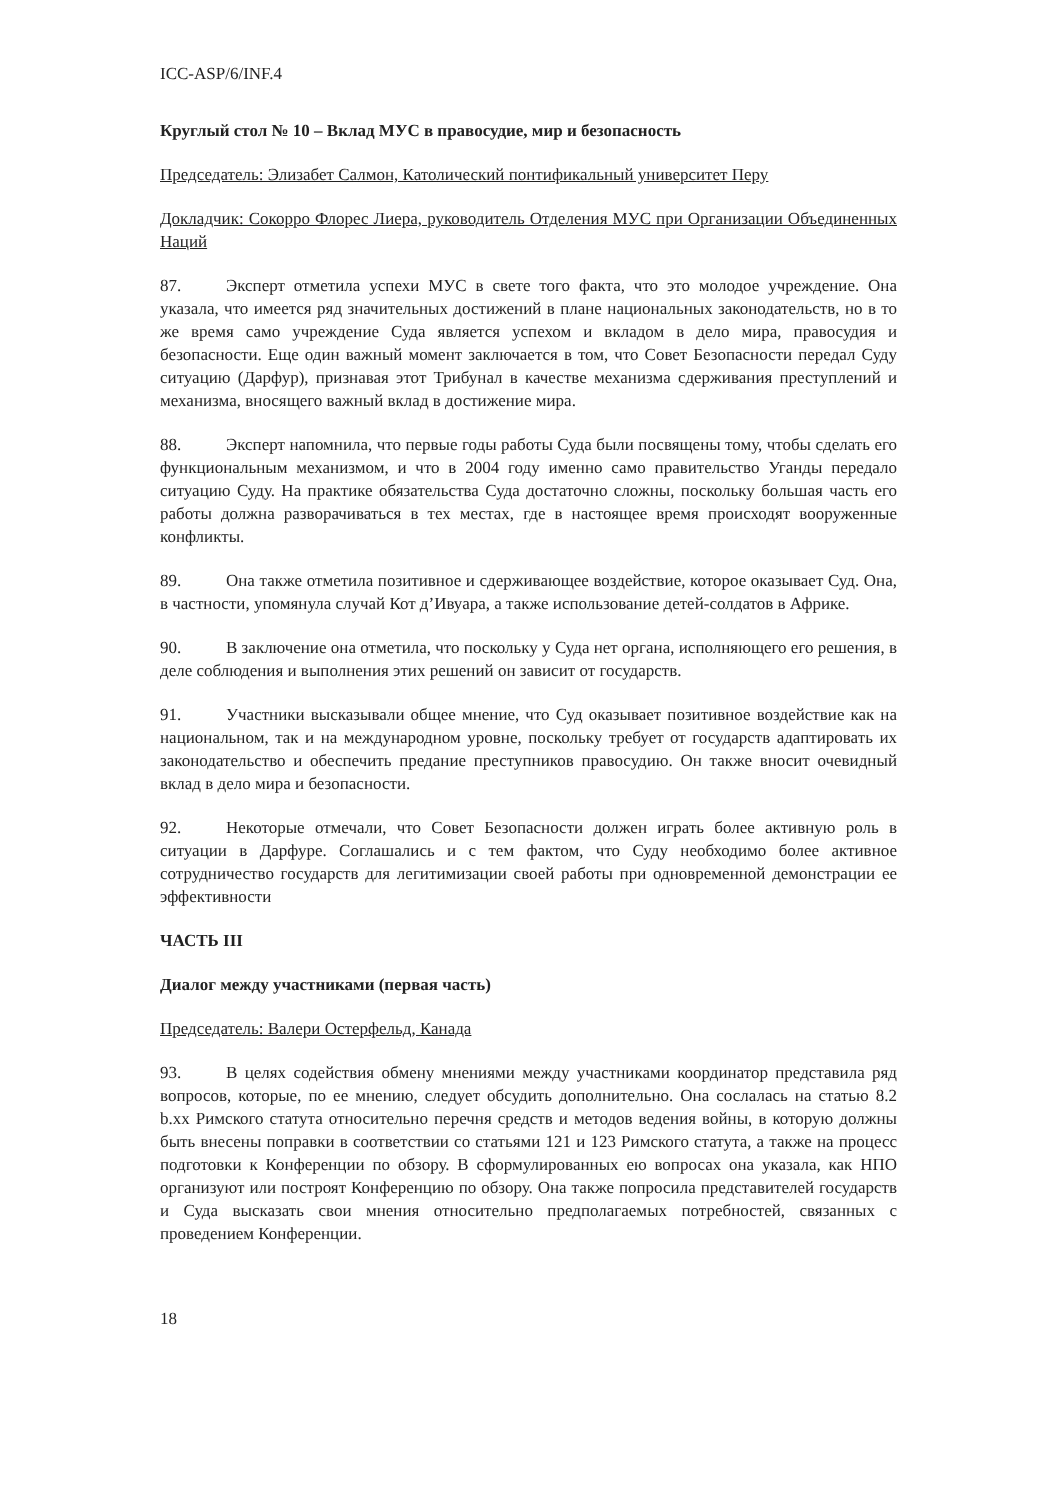ICC-ASP/6/INF.4
Круглый стол № 10 – Вклад МУС в правосудие, мир и безопасность
Председатель: Элизабет Салмон, Католический понтификальный университет Перу
Докладчик: Сокорро Флорес Лиера, руководитель Отделения МУС при Организации Объединенных Наций
87. Эксперт отметила успехи МУС в свете того факта, что это молодое учреждение. Она указала, что имеется ряд значительных достижений в плане национальных законодательств, но в то же время само учреждение Суда является успехом и вкладом в дело мира, правосудия и безопасности. Еще один важный момент заключается в том, что Совет Безопасности передал Суду ситуацию (Дарфур), признавая этот Трибунал в качестве механизма сдерживания преступлений и механизма, вносящего важный вклад в достижение мира.
88. Эксперт напомнила, что первые годы работы Суда были посвящены тому, чтобы сделать его функциональным механизмом, и что в 2004 году именно само правительство Уганды передало ситуацию Суду. На практике обязательства Суда достаточно сложны, поскольку большая часть его работы должна разворачиваться в тех местах, где в настоящее время происходят вооруженные конфликты.
89. Она также отметила позитивное и сдерживающее воздействие, которое оказывает Суд. Она, в частности, упомянула случай Кот д’Ивуара, а также использование детей-солдатов в Африке.
90. В заключение она отметила, что поскольку у Суда нет органа, исполняющего его решения, в деле соблюдения и выполнения этих решений он зависит от государств.
91. Участники высказывали общее мнение, что Суд оказывает позитивное воздействие как на национальном, так и на международном уровне, поскольку требует от государств адаптировать их законодательство и обеспечить предание преступников правосудию. Он также вносит очевидный вклад в дело мира и безопасности.
92. Некоторые отмечали, что Совет Безопасности должен играть более активную роль в ситуации в Дарфуре. Соглашались и с тем фактом, что Суду необходимо более активное сотрудничество государств для легитимизации своей работы при одновременной демонстрации ее эффективности
ЧАСТЬ III
Диалог между участниками (первая часть)
Председатель: Валери Остерфельд, Канада
93. В целях содействия обмену мнениями между участниками координатор представила ряд вопросов, которые, по ее мнению, следует обсудить дополнительно. Она сослалась на статью 8.2 b.xx Римского статута относительно перечня средств и методов ведения войны, в которую должны быть внесены поправки в соответствии со статьями 121 и 123 Римского статута, а также на процесс подготовки к Конференции по обзору. В сформулированных ею вопросах она указала, как НПО организуют или построят Конференцию по обзору. Она также попросила представителей государств и Суда высказать свои мнения относительно предполагаемых потребностей, связанных с проведением Конференции.
18